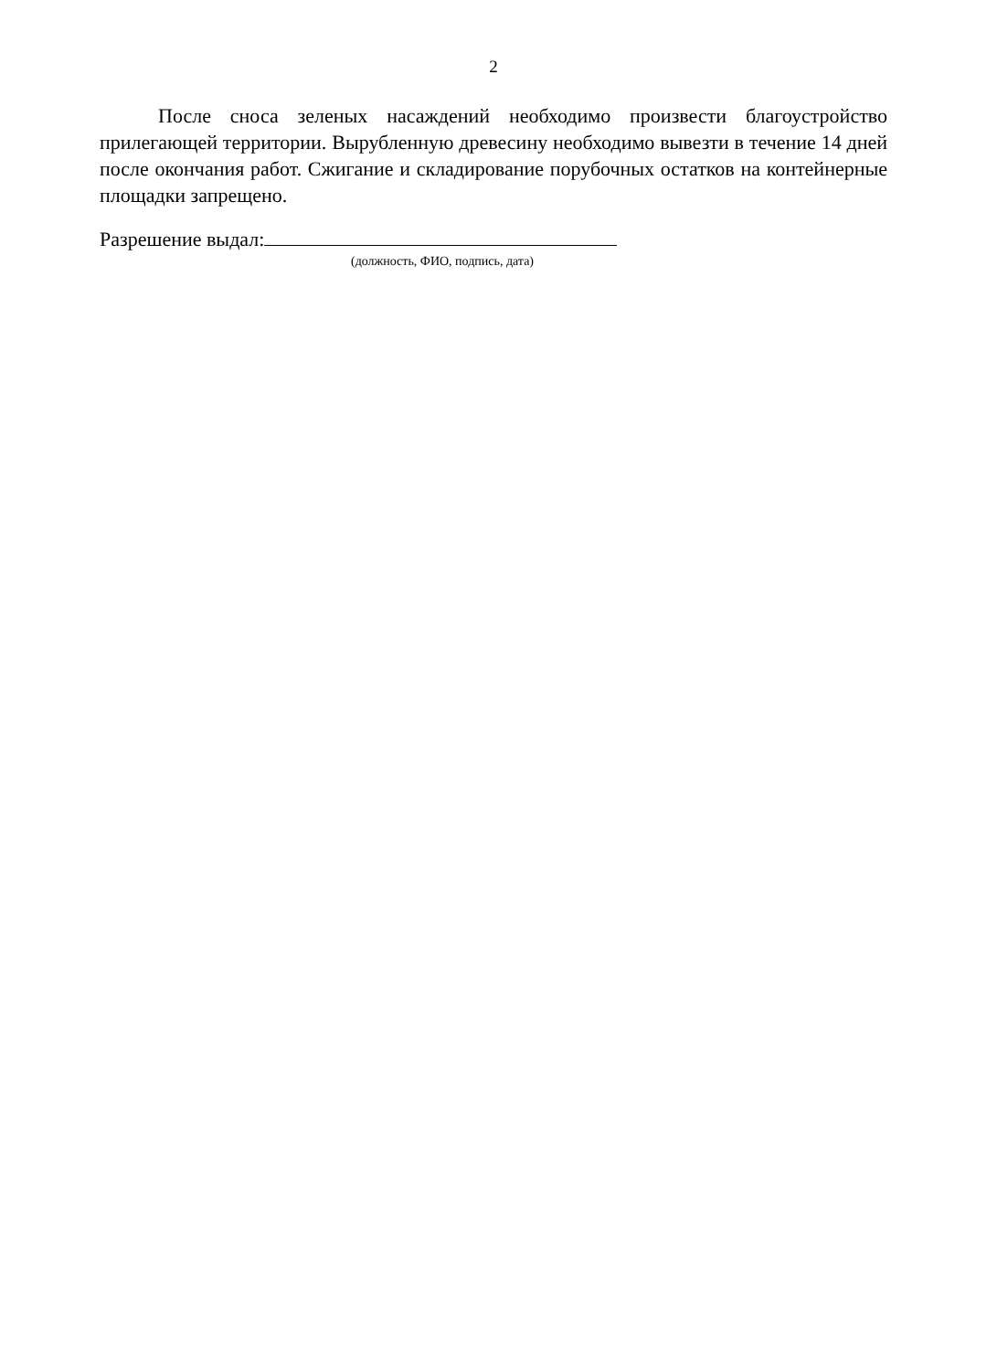2
После сноса зеленых насаждений необходимо произвести благоустройство прилегающей территории. Вырубленную древесину необходимо вывезти в течение 14 дней после окончания работ. Сжигание и складирование порубочных остатков на контейнерные площадки запрещено.
Разрешение выдал:
(должность, ФИО, подпись, дата)